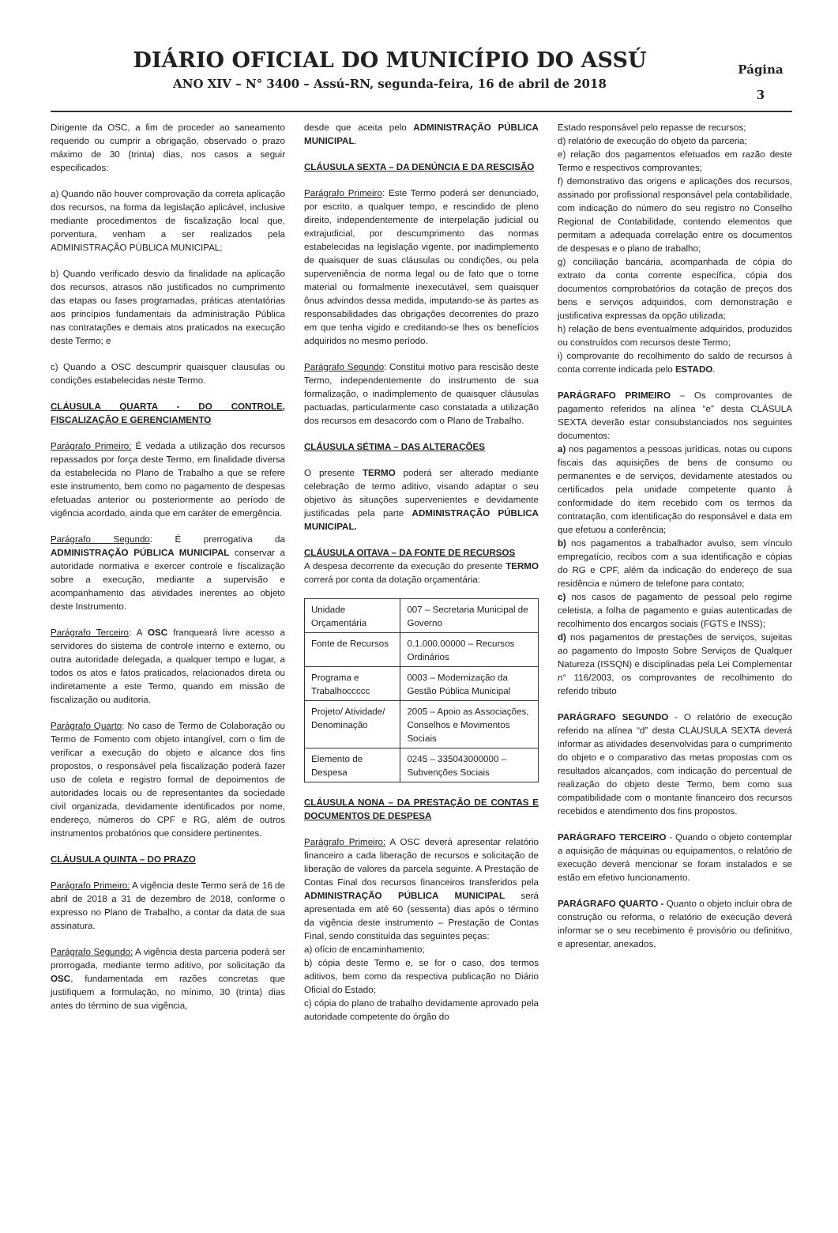DIÁRIO OFICIAL DO MUNICÍPIO DO ASSÚ
ANO XIV – N° 3400 – Assú-RN, segunda-feira, 16 de abril de 2018
Página
3
Dirigente da OSC, a fim de proceder ao saneamento requerido ou cumprir a obrigação, observado o prazo máximo de 30 (trinta) dias, nos casos a seguir especificados:
a) Quando não houver comprovação da correta aplicação dos recursos, na forma da legislação aplicável, inclusive mediante procedimentos de fiscalização local que, porventura, venham a ser realizados pela ADMINISTRAÇÃO PÚBLICA MUNICIPAL;
b) Quando verificado desvio da finalidade na aplicação dos recursos, atrasos não justificados no cumprimento das etapas ou fases programadas, práticas atentatórias aos princípios fundamentais da administração Pública nas contratações e demais atos praticados na execução deste Termo; e
c) Quando a OSC descumprir quaisquer clausulas ou condições estabelecidas neste Termo.
CLÁUSULA QUARTA - DO CONTROLE, FISCALIZAÇÃO E GERENCIAMENTO
Parágrafo Primeiro: É vedada a utilização dos recursos repassados por força deste Termo, em finalidade diversa da estabelecida no Plano de Trabalho a que se refere este instrumento, bem como no pagamento de despesas efetuadas anterior ou posteriormente ao período de vigência acordado, ainda que em caráter de emergência.
Parágrafo Segundo: É prerrogativa da ADMINISTRAÇÃO PÚBLICA MUNICIPAL conservar a autoridade normativa e exercer controle e fiscalização sobre a execução, mediante a supervisão e acompanhamento das atividades inerentes ao objeto deste Instrumento.
Parágrafo Terceiro: A OSC franqueará livre acesso a servidores do sistema de controle interno e externo, ou outra autoridade delegada, a qualquer tempo e lugar, a todos os atos e fatos praticados, relacionados direta ou indiretamente a este Termo, quando em missão de fiscalização ou auditoria.
Parágrafo Quarto: No caso de Termo de Colaboração ou Termo de Fomento com objeto intangível, com o fim de verificar a execução do objeto e alcance dos fins propostos, o responsável pela fiscalização poderá fazer uso de coleta e registro formal de depoimentos de autoridades locais ou de representantes da sociedade civil organizada, devidamente identificados por nome, endereço, números do CPF e RG, além de outros instrumentos probatórios que considere pertinentes.
CLÁUSULA QUINTA – DO PRAZO
Parágrafo Primeiro: A vigência deste Termo será de 16 de abril de 2018 a 31 de dezembro de 2018, conforme o expresso no Plano de Trabalho, a contar da data de sua assinatura.
Parágrafo Segundo: A vigência desta parceria poderá ser prorrogada, mediante termo aditivo, por solicitação da OSC, fundamentada em razões concretas que justifiquem a formulação, no mínimo, 30 (trinta) dias antes do término de sua vigência,
desde que aceita pelo ADMINISTRAÇÃO PÚBLICA MUNICIPAL.
CLÁUSULA SEXTA – DA DENÚNCIA E DA RESCISÃO
Parágrafo Primeiro: Este Termo poderá ser denunciado, por escrito, a qualquer tempo, e rescindido de pleno direito, independentemente de interpelação judicial ou extrajudicial, por descumprimento das normas estabelecidas na legislação vigente, por inadimplemento de quaisquer de suas cláusulas ou condições, ou pela superveniência de norma legal ou de fato que o torne material ou formalmente inexecutável, sem quaisquer ônus advindos dessa medida, imputando-se às partes as responsabilidades das obrigações decorrentes do prazo em que tenha vigido e creditando-se lhes os benefícios adquiridos no mesmo período.
Parágrafo Segundo: Constitui motivo para rescisão deste Termo, independentemente do instrumento de sua formalização, o inadimplemento de quaisquer cláusulas pactuadas, particularmente caso constatada a utilização dos recursos em desacordo com o Plano de Trabalho.
CLÁUSULA SÉTIMA – DAS ALTERAÇÕES
O presente TERMO poderá ser alterado mediante celebração de termo aditivo, visando adaptar o seu objetivo às situações supervenientes e devidamente justificadas pela parte ADMINISTRAÇÃO PÚBLICA MUNICIPAL.
CLÁUSULA OITAVA – DA FONTE DE RECURSOS
A despesa decorrente da execução do presente TERMO correrá por conta da dotação orçamentária:
| Unidade Orçamentária | 007 – Secretaria Municipal de Governo |
| Fonte de Recursos | 0.1.000.00000 – Recursos Ordinários |
| Programa e Trabalhoccccc | 0003 – Modernização da Gestão Pública Municipal |
| Projeto/ Atividade/ Denominação | 2005 – Apoio as Associações, Conselhos e Movimentos Sociais |
| Elemento de Despesa | 0245 – 335043000000 – Subvenções Sociais |
CLÁUSULA NONA – DA PRESTAÇÃO DE CONTAS E DOCUMENTOS DE DESPESA
Parágrafo Primeiro: A OSC deverá apresentar relatório financeiro a cada liberação de recursos e solicitação de liberação de valores da parcela seguinte. A Prestação de Contas Final dos recursos financeiros transferidos pela ADMINISTRAÇÃO PÚBLICA MUNICIPAL será apresentada em até 60 (sessenta) dias após o término da vigência deste instrumento – Prestação de Contas Final, sendo constituída das seguintes peças:
a) ofício de encaminhamento;
b) cópia deste Termo e, se for o caso, dos termos aditivos, bem como da respectiva publicação no Diário Oficial do Estado;
c) cópia do plano de trabalho devidamente aprovado pela autoridade competente do órgão do
Estado responsável pelo repasse de recursos;
d) relatório de execução do objeto da parceria;
e) relação dos pagamentos efetuados em razão deste Termo e respectivos comprovantes;
f) demonstrativo das origens e aplicações dos recursos, assinado por profissional responsável pela contabilidade, com indicação do número do seu registro no Conselho Regional de Contabilidade, contendo elementos que permitam a adequada correlação entre os documentos de despesas e o plano de trabalho;
g) conciliação bancária, acompanhada de cópia do extrato da conta corrente específica, cópia dos documentos comprobatórios da cotação de preços dos bens e serviços adquiridos, com demonstração e justificativa expressas da opção utilizada;
h) relação de bens eventualmente adquiridos, produzidos ou construídos com recursos deste Termo;
i) comprovante do recolhimento do saldo de recursos à conta corrente indicada pelo ESTADO.
PARÁGRAFO PRIMEIRO – Os comprovantes de pagamento referidos na alínea “e” desta CLÁSULA SEXTA deverão estar consubstanciados nos seguintes documentos:
a) nos pagamentos a pessoas jurídicas, notas ou cupons fiscais das aquisições de bens de consumo ou permanentes e de serviços, devidamente atestados ou certificados pela unidade competente quanto à conformidade do item recebido com os termos da contratação, com identificação do responsável e data em que efetuou a conferência;
b) nos pagamentos a trabalhador avulso, sem vínculo empregatício, recibos com a sua identificação e cópias do RG e CPF, além da indicação do endereço de sua residência e número de telefone para contato;
c) nos casos de pagamento de pessoal pelo regime celetista, a folha de pagamento e guias autenticadas de recolhimento dos encargos sociais (FGTS e INSS);
d) nos pagamentos de prestações de serviços, sujeitas ao pagamento do Imposto Sobre Serviços de Qualquer Natureza (ISSQN) e disciplinadas pela Lei Complementar n° 116/2003, os comprovantes de recolhimento do referido tributo
PARÁGRAFO SEGUNDO - O relatório de execução referido na alínea “d” desta CLÁUSULA SEXTA deverá informar as atividades desenvolvidas para o cumprimento do objeto e o comparativo das metas propostas com os resultados alcançados, com indicação do percentual de realização do objeto deste Termo, bem como sua compatibilidade com o montante financeiro dos recursos recebidos e atendimento dos fins propostos.
PARÁGRAFO TERCEIRO - Quando o objeto contemplar a aquisição de máquinas ou equipamentos, o relatório de execução deverá mencionar se foram instalados e se estão em efetivo funcionamento.
PARÁGRAFO QUARTO - Quanto o objeto incluir obra de construção ou reforma, o relatório de execução deverá informar se o seu recebimento é provisório ou definitivo, e apresentar, anexados,